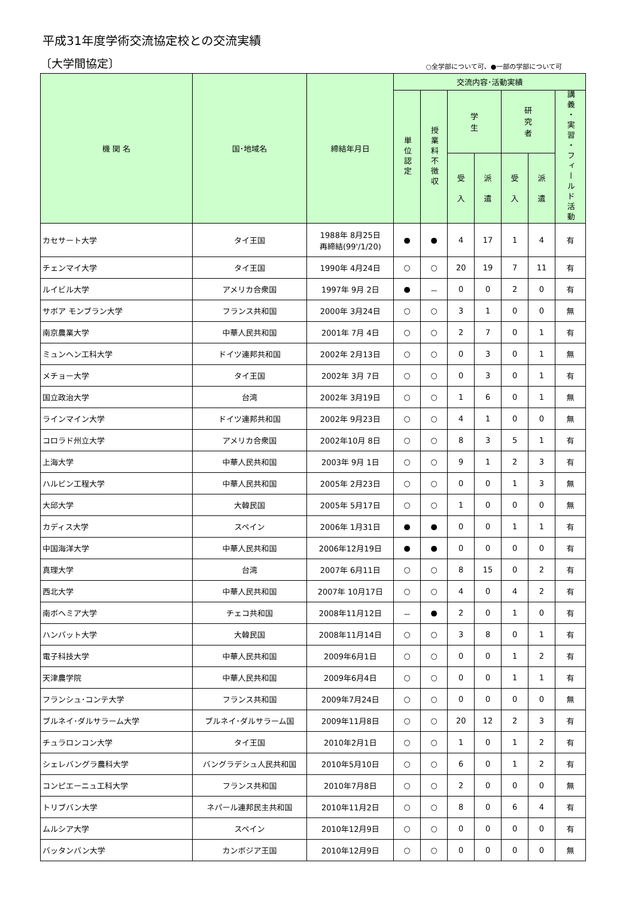平成31年度学術交流協定校との交流実績
〔大学間協定〕
○全学部について可、●一部の学部について可
| 機 関 名 | 国･地域名 | 締結年月日 | 交流内容･活動実績 | | | | | | |
| --- | --- | --- | --- | --- | --- | --- | --- | --- | --- |
| | | | 単位認定 | 授業料不徴収 | 学 生 | | 研 究 者 | | 講義・実習・フィールド活動 |
| | | | | | 受 入 | 派 遣 | 受 入 | 派 遣 | |
| カセサート大学 | タイ王国 | 1988年 8月25日 再締結(99'/1/20) | ● | ● | 4 | 17 | 1 | 4 | 有 |
| チェンマイ大学 | タイ王国 | 1990年 4月24日 | ○ | ○ | 20 | 19 | 7 | 11 | 有 |
| ルイビル大学 | アメリカ合衆国 | 1997年 9月 2日 | ● | － | 0 | 0 | 2 | 0 | 有 |
| サボア モンブラン大学 | フランス共和国 | 2000年 3月24日 | ○ | ○ | 3 | 1 | 0 | 0 | 無 |
| 南京農業大学 | 中華人民共和国 | 2001年 7月 4日 | ○ | ○ | 2 | 7 | 0 | 1 | 有 |
| ミュンヘン工科大学 | ドイツ連邦共和国 | 2002年 2月13日 | ○ | ○ | 0 | 3 | 0 | 1 | 無 |
| メチョー大学 | タイ王国 | 2002年 3月 7日 | ○ | ○ | 0 | 3 | 0 | 1 | 有 |
| 国立政治大学 | 台湾 | 2002年 3月19日 | ○ | ○ | 1 | 6 | 0 | 1 | 無 |
| ラインマイン大学 | ドイツ連邦共和国 | 2002年 9月23日 | ○ | ○ | 4 | 1 | 0 | 0 | 無 |
| コロラド州立大学 | アメリカ合衆国 | 2002年10月 8日 | ○ | ○ | 8 | 3 | 5 | 1 | 有 |
| 上海大学 | 中華人民共和国 | 2003年 9月 1日 | ○ | ○ | 9 | 1 | 2 | 3 | 有 |
| ハルビン工程大学 | 中華人民共和国 | 2005年 2月23日 | ○ | ○ | 0 | 0 | 1 | 3 | 無 |
| 大邱大学 | 大韓民国 | 2005年 5月17日 | ○ | ○ | 1 | 0 | 0 | 0 | 無 |
| カディス大学 | スペイン | 2006年 1月31日 | ● | ● | 0 | 0 | 1 | 1 | 有 |
| 中国海洋大学 | 中華人民共和国 | 2006年12月19日 | ● | ● | 0 | 0 | 0 | 0 | 有 |
| 真理大学 | 台湾 | 2007年 6月11日 | ○ | ○ | 8 | 15 | 0 | 2 | 有 |
| 西北大学 | 中華人民共和国 | 2007年 10月17日 | ○ | ○ | 4 | 0 | 4 | 2 | 有 |
| 南ボヘミア大学 | チェコ共和国 | 2008年11月12日 | － | ● | 2 | 0 | 1 | 0 | 有 |
| ハンバット大学 | 大韓民国 | 2008年11月14日 | ○ | ○ | 3 | 8 | 0 | 1 | 有 |
| 電子科技大学 | 中華人民共和国 | 2009年6月1日 | ○ | ○ | 0 | 0 | 1 | 2 | 有 |
| 天津農学院 | 中華人民共和国 | 2009年6月4日 | ○ | ○ | 0 | 0 | 1 | 1 | 有 |
| フランシュ･コンテ大学 | フランス共和国 | 2009年7月24日 | ○ | ○ | 0 | 0 | 0 | 0 | 無 |
| ブルネイ･ダルサラーム大学 | ブルネイ･ダルサラーム国 | 2009年11月8日 | ○ | ○ | 20 | 12 | 2 | 3 | 有 |
| チュラロンコン大学 | タイ王国 | 2010年2月1日 | ○ | ○ | 1 | 0 | 1 | 2 | 有 |
| シェレバングラ農科大学 | バングラデシュ人民共和国 | 2010年5月10日 | ○ | ○ | 6 | 0 | 1 | 2 | 有 |
| コンピエーニュ工科大学 | フランス共和国 | 2010年7月8日 | ○ | ○ | 2 | 0 | 0 | 0 | 無 |
| トリブバン大学 | ネパール連邦民主共和国 | 2010年11月2日 | ○ | ○ | 8 | 0 | 6 | 4 | 有 |
| ムルシア大学 | スペイン | 2010年12月9日 | ○ | ○ | 0 | 0 | 0 | 0 | 有 |
| バッタンバン大学 | カンボジア王国 | 2010年12月9日 | ○ | ○ | 0 | 0 | 0 | 0 | 無 |